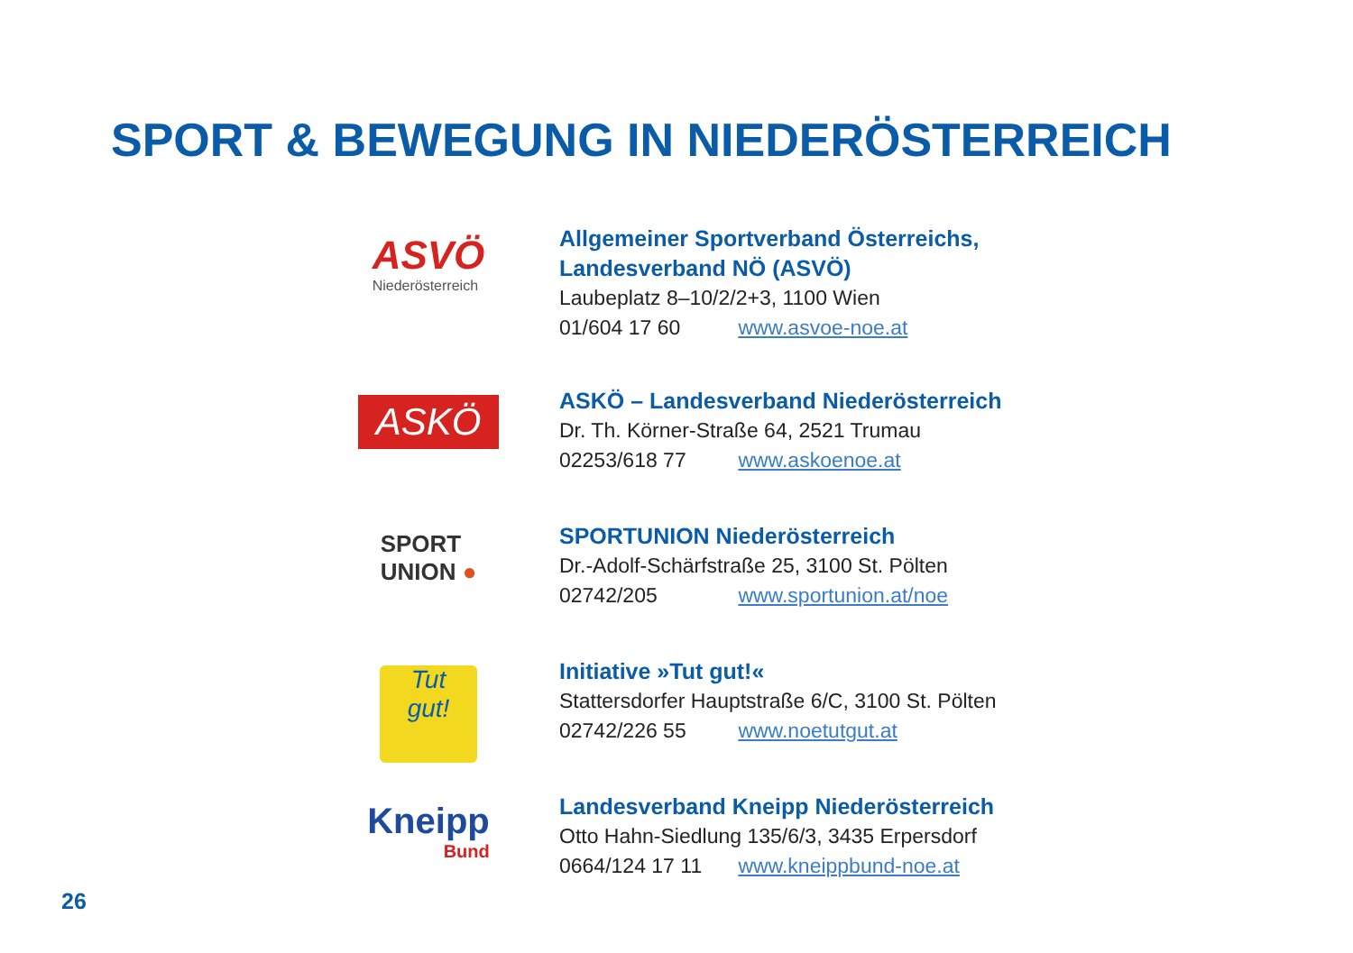SPORT & BEWEGUNG IN NIEDERÖSTERREICH
ASVÖ
Niederösterreich
Allgemeiner Sportverband Österreichs,
Landesverband NÖ (ASVÖ)
Laubeplatz 8–10/2/2+3, 1100 Wien
01/604 17 60 www.asvoe-noe.at
ASKÖ
ASKÖ – Landesverband Niederösterreich
Dr. Th. Körner-Straße 64, 2521 Trumau
02253/618 77 www.askoenoe.at
SPORT
UNION ●
SPORTUNION Niederösterreich
Dr.-Adolf-Schärfstraße 25, 3100 St. Pölten
02742/205 www.sportunion.at/noe
Tut
gut!
Initiative »Tut gut!«
Stattersdorfer Hauptstraße 6/C, 3100 St. Pölten
02742/226 55 www.noetutgut.at
Kneipp
Bund
Landesverband Kneipp Niederösterreich
Otto Hahn-Siedlung 135/6/3, 3435 Erpersdorf
0664/124 17 11 www.kneippbund-noe.at
26